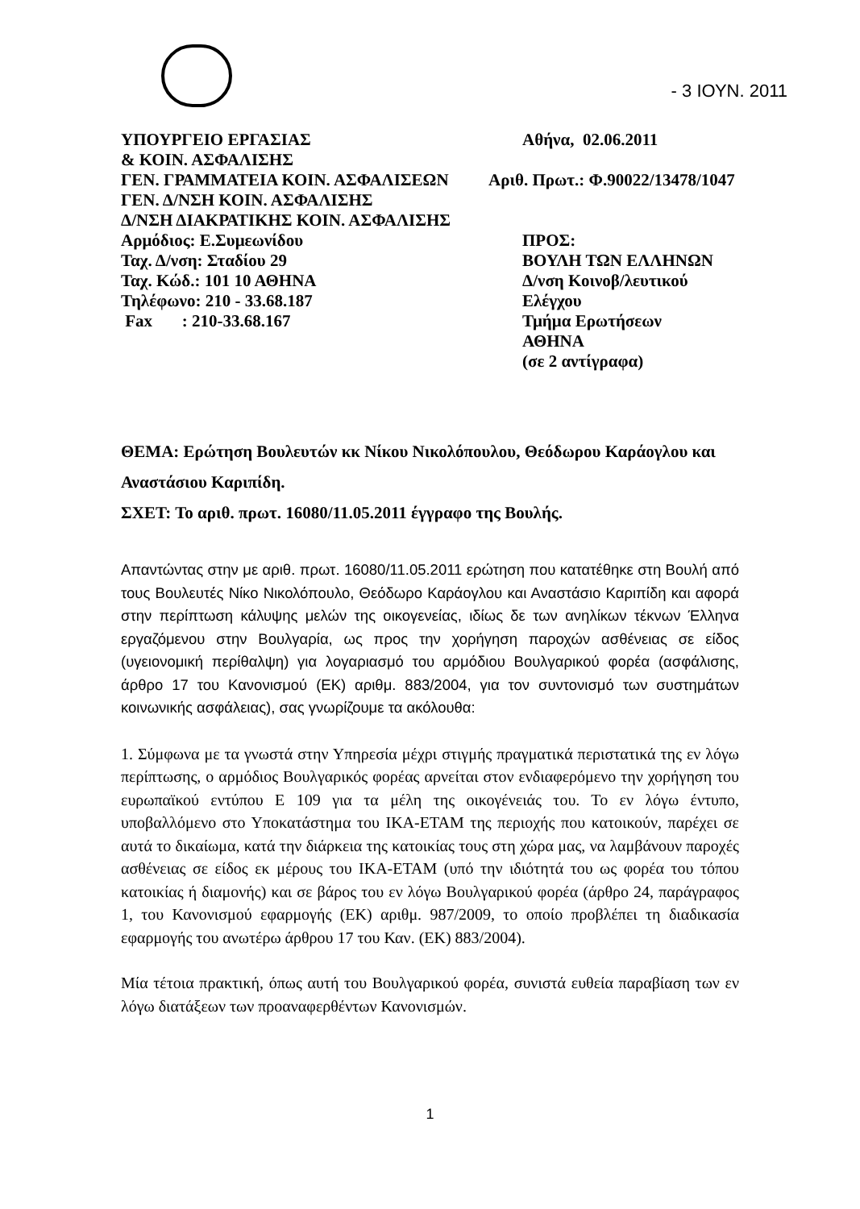- 3 ΙΟΥΝ. 2011
ΥΠΟΥΡΓΕΙΟ ΕΡΓΑΣΙΑΣ
& ΚΟΙΝ. ΑΣΦΑΛΙΣΗΣ
ΓΕΝ. ΓΡΑΜΜΑΤΕΙΑ ΚΟΙΝ. ΑΣΦΑΛΙΣΕΩΝ
ΓΕΝ. Δ/ΝΣΗ ΚΟΙΝ. ΑΣΦΑΛΙΣΗΣ
Δ/ΝΣΗ ΔΙΑΚΡΑΤΙΚΗΣ ΚΟΙΝ. ΑΣΦΑΛΙΣΗΣ
Αρμόδιος: Ε.Συμεωνίδου
Ταχ. Δ/νση: Σταδίου 29
Ταχ. Κώδ.: 101 10 ΑΘΗΝΑ
Τηλέφωνο: 210 - 33.68.187
Fax : 210-33.68.167
Αθήνα, 02.06.2011
Αριθ. Πρωτ.: Φ.90022/13478/1047
ΠΡΟΣ:
ΒΟΥΛΗ ΤΩΝ ΕΛΛΗΝΩΝ
Δ/νση Κοινοβ/λευτικού
Ελέγχου
Τμήμα Ερωτήσεων
ΑΘΗΝΑ
(σε 2 αντίγραφα)
ΘΕΜΑ: Ερώτηση Βουλευτών κκ Νίκου Νικολόπουλου, Θεόδωρου Καράογλου και Αναστάσιου Καριπίδη.
ΣΧΕΤ: Το αριθ. πρωτ. 16080/11.05.2011 έγγραφο της Βουλής.
Απαντώντας στην με αριθ. πρωτ. 16080/11.05.2011 ερώτηση που κατατέθηκε στη Βουλή από τους Βουλευτές Νίκο Νικολόπουλο, Θεόδωρο Καράογλου και Αναστάσιο Καριπίδη και αφορά στην περίπτωση κάλυψης μελών της οικογενείας, ιδίως δε των ανηλίκων τέκνων Έλληνα εργαζόμενου στην Βουλγαρία, ως προς την χορήγηση παροχών ασθένειας σε είδος (υγειονομική περίθαλψη) για λογαριασμό του αρμόδιου Βουλγαρικού φορέα (ασφάλισης, άρθρο 17 του Κανονισμού (ΕΚ) αριθμ. 883/2004, για τον συντονισμό των συστημάτων κοινωνικής ασφάλειας), σας γνωρίζουμε τα ακόλουθα:
1. Σύμφωνα με τα γνωστά στην Υπηρεσία μέχρι στιγμής πραγματικά περιστατικά της εν λόγω περίπτωσης, ο αρμόδιος Βουλγαρικός φορέας αρνείται στον ενδιαφερόμενο την χορήγηση του ευρωπαϊκού εντύπου Ε 109 για τα μέλη της οικογένειάς του. Το εν λόγω έντυπο, υποβαλλόμενο στο Υποκατάστημα του ΙΚΑ-ΕΤΑΜ της περιοχής που κατοικούν, παρέχει σε αυτά το δικαίωμα, κατά την διάρκεια της κατοικίας τους στη χώρα μας, να λαμβάνουν παροχές ασθένειας σε είδος εκ μέρους του ΙΚΑ-ΕΤΑΜ (υπό την ιδιότητά του ως φορέα του τόπου κατοικίας ή διαμονής) και σε βάρος του εν λόγω Βουλγαρικού φορέα (άρθρο 24, παράγραφος 1, του Κανονισμού εφαρμογής (ΕΚ) αριθμ. 987/2009, το οποίο προβλέπει τη διαδικασία εφαρμογής του ανωτέρω άρθρου 17 του Καν. (ΕΚ) 883/2004).
Μία τέτοια πρακτική, όπως αυτή του Βουλγαρικού φορέα, συνιστά ευθεία παραβίαση των εν λόγω διατάξεων των προαναφερθέντων Κανονισμών.
1